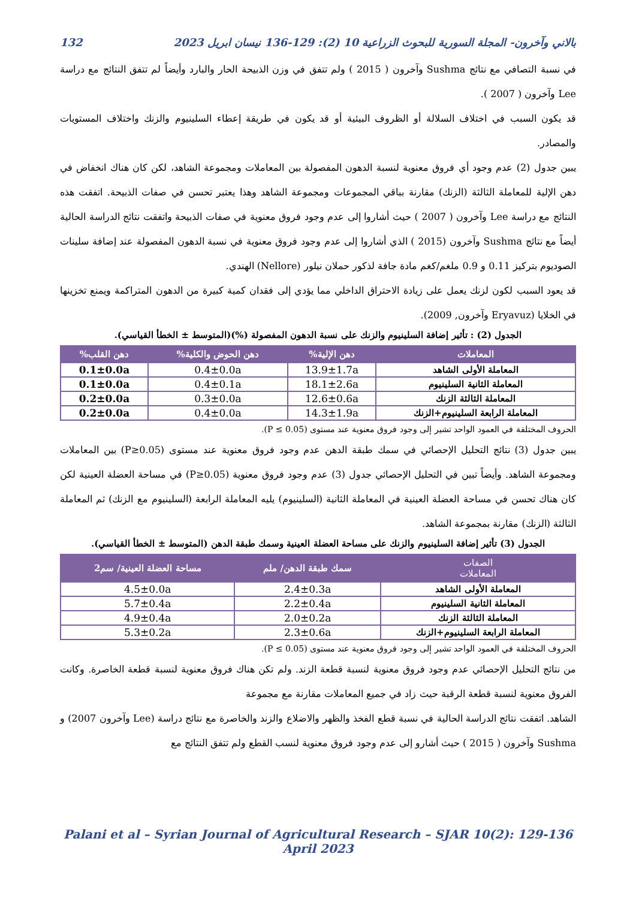بالاني وآخرون- المجلة السورية للبحوث الزراعية 10 (2): 129-136 نيسان ابريل 2023 132
في نسبة التصافي مع نتائج Sushma وآخرون ( 2015 ) ولم تتفق في وزن الذبيحة الحار والبارد وأيضاً لم تتفق النتائج مع دراسة Lee وآخرون ( 2007 ).
قد يكون السبب في اختلاف السلالة أو الظروف البيئية أو قد يكون في طريقة إعطاء السلينيوم والزنك واختلاف المستويات والمصادر.
يبين جدول (2) عدم وجود أي فروق معنوية لنسبة الدهون المفصولة بين المعاملات ومجموعة الشاهد، لكن كان هناك انخفاض في دهن الإلية للمعاملة الثالثة (الزنك) مقارنة بباقي المجموعات ومجموعة الشاهد وهذا يعتبر تحسن في صفات الذبيحة. اتفقت هذه النتائج مع دراسة Lee وآخرون ( 2007 ) حيث أشاروا إلى عدم وجود فروق معنوية في صفات الذبيحة واتفقت نتائج الدراسة الحالية أيضاً مع نتائج Sushma وآخرون (2015 ) الذي أشاروا إلى عدم وجود فروق معنوية في نسبة الدهون المفصولة عند إضافة سلينات الصوديوم بتركيز 0.11 و 0.9 ملغم/كغم مادة جافة لذكور حملان نيلور (Nellore) الهندي.
قد يعود السبب لكون لزنك يعمل على زيادة الاحتراق الداخلي مما يؤدي إلى فقدان كمية كبيرة من الدهون المتراكمة ويمنع تخزينها في الخلايا (Eryavuz وآخرون, 2009).
الجدول (2) : تأثير إضافة السلينيوم والزنك على نسبة الدهون المفصولة (%)(المتوسط ± الخطأ القياسي).
| المعاملات | دهن الإلية% | دهن الحوض والكلية% | دهن القلب% |
| --- | --- | --- | --- |
| المعاملة الأولى الشاهد | 13.9±1.7a | 0.4±0.0a | 0.1±0.0a |
| المعاملة الثانية السلينيوم | 18.1±2.6a | 0.4±0.1a | 0.1±0.0a |
| المعاملة الثالثة الزنك | 12.6±0.6a | 0.3±0.0a | 0.2±0.0a |
| المعاملة الرابعة السلينيوم+الزنك | 14.3±1.9a | 0.4±0.0a | 0.2±0.0a |
الحروف المختلفة في العمود الواحد تشير إلى وجود فروق معنوية عند مستوى (P ≤ 0.05).
يبين جدول (3) نتائج التحليل الإحصائي في سمك طبقة الدهن عدم وجود فروق معنوية عند مستوى (P≥0.05) بين المعاملات ومجموعة الشاهد. وأيضاً تبين في التحليل الإحصائي جدول (3) عدم وجود فروق معنوية (P≥0.05) في مساحة العضلة العينية لكن كان هناك تحسن في مساحة العضلة العينية في المعاملة الثانية (السلينيوم) يليه المعاملة الرابعة (السلينيوم مع الزنك) ثم المعاملة الثالثة (الزنك) مقارنة بمجموعة الشاهد.
الجدول (3) تأثير إضافة السلينيوم والزنك على مساحة العضلة العينية وسمك طبقة الدهن (المتوسط ± الخطأ القياسي).
| الصفات المعاملات | سمك طبقة الدهن/ ملم | مساحة العضلة العينية/ سم2 |
| --- | --- | --- |
| المعاملة الأولى الشاهد | 2.4±0.3a | 4.5±0.0a |
| المعاملة الثانية السلينيوم | 2.2±0.4a | 5.7±0.4a |
| المعاملة الثالثة الزنك | 2.0±0.2a | 4.9±0.4a |
| المعاملة الرابعة السلينيوم+الزنك | 2.3±0.6a | 5.3±0.2a |
الحروف المختلفة في العمود الواحد تشير إلى وجود فروق معنوية عند مستوى (P ≤ 0.05).
من نتائج التحليل الإحصائي عدم وجود فروق معنوية لنسبة قطعة الزند. ولم تكن هناك فروق معنوية لنسبة قطعة الخاصرة. وكانت الفروق معنوية لنسبة قطعة الرقبة حيث زاد في جميع المعاملات مقارنة مع مجموعة
الشاهد. اتفقت نتائج الدراسة الحالية في نسبة قطع الفخذ والظهر والاضلاع والزند والخاصرة مع نتائج دراسة (Lee وآخرون 2007) و Sushma وآخرون ( 2015 ) حيث أشارو إلى عدم وجود فروق معنوية لنسب القطع ولم تتفق النتائج مع
Palani et al – Syrian Journal of Agricultural Research – SJAR 10(2): 129-136 April 2023